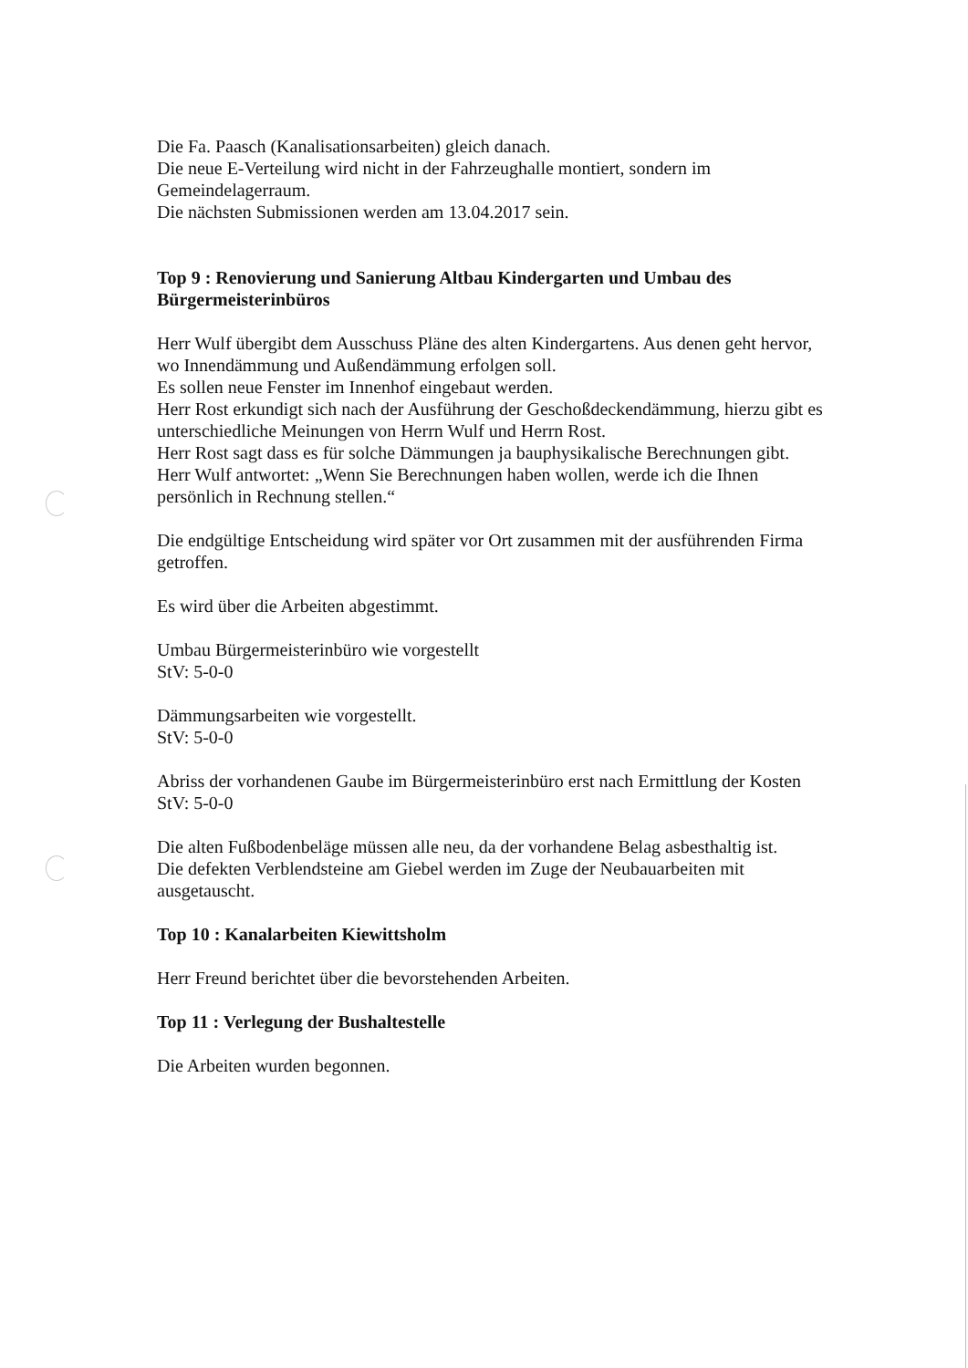Die Fa. Paasch (Kanalisationsarbeiten) gleich danach.
Die neue E-Verteilung wird nicht in der Fahrzeughalle montiert, sondern im Gemeindelagerraum.
Die nächsten Submissionen werden am 13.04.2017 sein.
Top 9 : Renovierung und Sanierung Altbau Kindergarten und Umbau des Bürgermeisterinbüros
Herr Wulf übergibt dem Ausschuss Pläne des alten Kindergartens. Aus denen geht hervor, wo Innendämmung und Außendämmung erfolgen soll.
Es sollen neue Fenster im Innenhof eingebaut werden.
Herr Rost erkundigt sich nach der Ausführung der Geschoßdeckendämmung, hierzu gibt es unterschiedliche Meinungen von Herrn Wulf und Herrn Rost.
Herr Rost sagt dass es für solche Dämmungen ja bauphysikalische Berechnungen gibt.
Herr Wulf antwortet: „Wenn Sie Berechnungen haben wollen, werde ich die Ihnen persönlich in Rechnung stellen.“
Die endgültige Entscheidung wird später vor Ort zusammen mit der ausführenden Firma getroffen.
Es wird über die Arbeiten abgestimmt.
Umbau Bürgermeisterinbüro wie vorgestellt
StV: 5-0-0
Dämmungsarbeiten wie vorgestellt.
StV: 5-0-0
Abriss der vorhandenen Gaube im Bürgermeisterinbüro erst nach Ermittlung der Kosten
StV: 5-0-0
Die alten Fußbodenbeläge müssen alle neu, da der vorhandene Belag asbesthaltig ist.
Die defekten Verblendsteine am Giebel werden im Zuge der Neubauarbeiten mit ausgetauscht.
Top 10 : Kanalarbeiten Kiewittsholm
Herr Freund berichtet über die bevorstehenden Arbeiten.
Top 11 : Verlegung der Bushaltestelle
Die Arbeiten wurden begonnen.